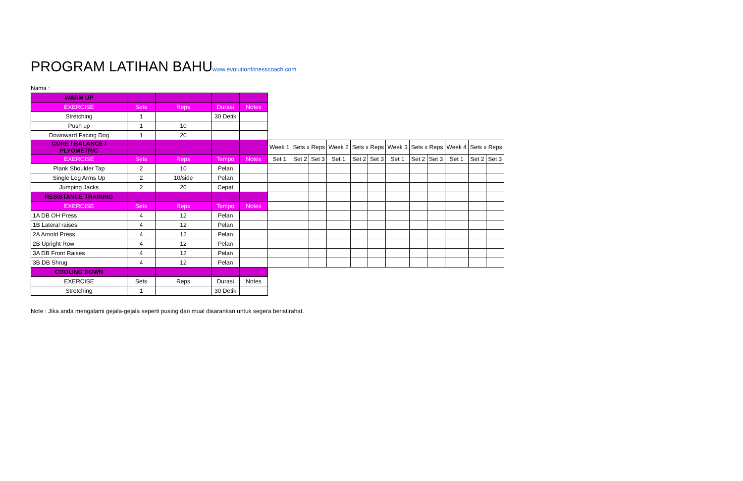PROGRAM LATIHAN BAHUwww.evolutionfitnesscoach.com
Nama :
| WARM UP | | | | | | | | | | | | | | | | |
| --- | --- | --- | --- | --- | --- | --- | --- | --- | --- | --- | --- | --- | --- | --- | --- | --- |
| EXERCISE | Sets | Reps | Durasi | Notes | | | | | | | | | | | | |
| Stretching | 1 | | 30 Detik | | | | | | | | | | | | | |
| Push up | 1 | 10 | | | | | | | | | | | | | | |
| Downward Facing Dog | 1 | 20 | | | | | | | | | | | | | | |
| CORE / BALANCE / PLYOMETRIC | | | | | Week 1 | Sets x Reps | | Week 2 | Sets x Reps | | Week 3 | Sets x Reps | | Week 4 | Sets x Reps | |
| EXERCISE | Sets | Reps | Tempo | Notes | Set 1 | Set 2 | Set 3 | Set 1 | Set 2 | Set 3 | Set 1 | Set 2 | Set 3 | Set 1 | Set 2 | Set 3 |
| Plank Shoulder Tap | 2 | 10 | Pelan | | | | | | | | | | | | | |
| Single Leg Arms Up | 2 | 10/side | Pelan | | | | | | | | | | | | | |
| Jumping Jacks | 2 | 20 | Cepat | | | | | | | | | | | | | |
| RESISTANCE TRAINING | | | | | | | | | | | | | | | | |
| EXERCISE | Sets | Reps | Tempo | Notes | | | | | | | | | | | | |
| 1A DB OH Press | 4 | 12 | Pelan | | | | | | | | | | | | | |
| 1B Lateral raises | 4 | 12 | Pelan | | | | | | | | | | | | | |
| 2A Arnold Press | 4 | 12 | Pelan | | | | | | | | | | | | | |
| 2B Upright Row | 4 | 12 | Pelan | | | | | | | | | | | | | |
| 3A DB Front Raises | 4 | 12 | Pelan | | | | | | | | | | | | | |
| 3B DB Shrug | 4 | 12 | Pelan | | | | | | | | | | | | | |
| COOLING DOWN | | | | | | | | | | | | | | | | |
| EXERCISE | Sets | Reps | Durasi | Notes | | | | | | | | | | | | |
| Stretching | 1 | | 30 Detik | | | | | | | | | | | | | |
Note : Jika anda mengalami gejala-gejala seperti pusing dan mual disarankan untuk segera beristirahat.